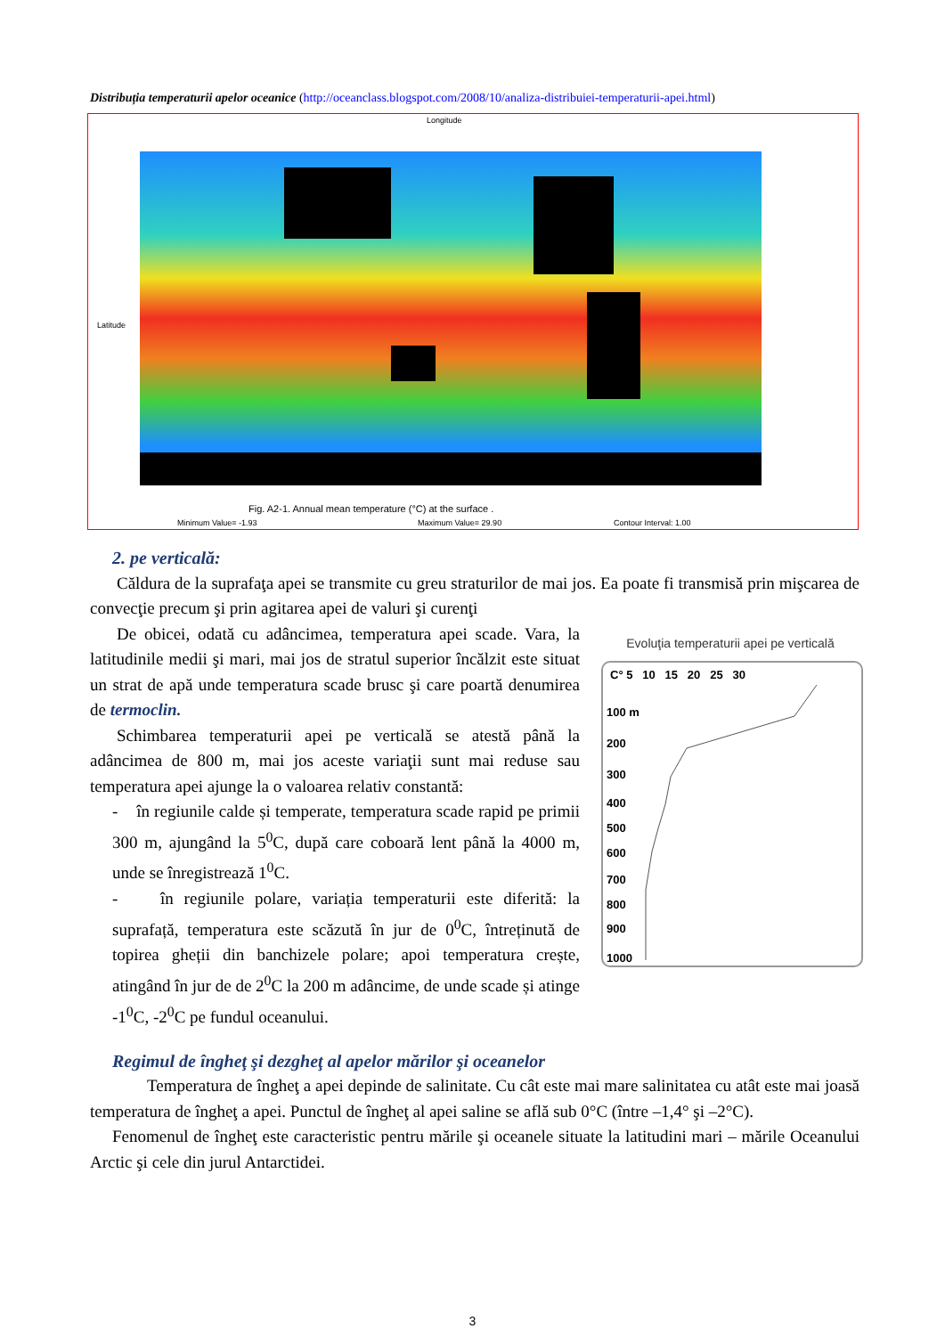Distribuția temperaturii apelor oceanice (http://oceanclass.blogspot.com/2008/10/analiza-distribuiei-temperaturii-apei.html)
Longitude
Latitude
Fig. A2-1. Annual mean temperature (°C) at the surface .
Minimum Value= -1.93
Maximum Value= 29.90
Contour Interval: 1.00
2. pe verticală:
Căldura de la suprafaţa apei se transmite cu greu straturilor de mai jos. Ea poate fi transmisă prin mişcarea de convecţie precum şi prin agitarea apei de valuri şi curenţi
De obicei, odată cu adâncimea, temperatura apei scade. Vara, la latitudinile medii şi mari, mai jos de stratul superior încălzit este situat un strat de apă unde temperatura scade brusc şi care poartă denumirea de termoclin.
Schimbarea temperaturii apei pe verticală se atestă până la adâncimea de 800 m, mai jos aceste variaţii sunt mai reduse sau temperatura apei ajunge la o valoarea relativ constantă:
- în regiunile calde și temperate, temperatura scade rapid pe primii 300 m, ajungând la 5<sup>0</sup>C, după care coboară lent până la 4000 m, unde se înregistrează 1<sup>0</sup>C.
- în regiunile polare, variația temperaturii este diferită: la suprafață, temperatura este scăzută în jur de 0<sup>0</sup>C, întreținută de topirea gheții din banchizele polare; apoi temperatura crește, atingând în jur de de 2<sup>0</sup>C la 200 m adâncime, de unde scade și atinge -1<sup>0</sup>C, -2<sup>0</sup>C pe fundul oceanului.
Evoluţia temperaturii apei pe verticală
C° 5 10 15 20 25 30
100 m
200
300
400
500
600
700
800
900
1000
Regimul de îngheţ şi dezgheţ al apelor mărilor şi oceanelor
Temperatura de îngheţ a apei depinde de salinitate. Cu cât este mai mare salinitatea cu atât este mai joasă temperatura de îngheţ a apei. Punctul de îngheţ al apei saline se află sub 0°C (între –1,4° şi –2°C).
Fenomenul de îngheţ este caracteristic pentru mările şi oceanele situate la latitudini mari – mările Oceanului Arctic şi cele din jurul Antarctidei.
3